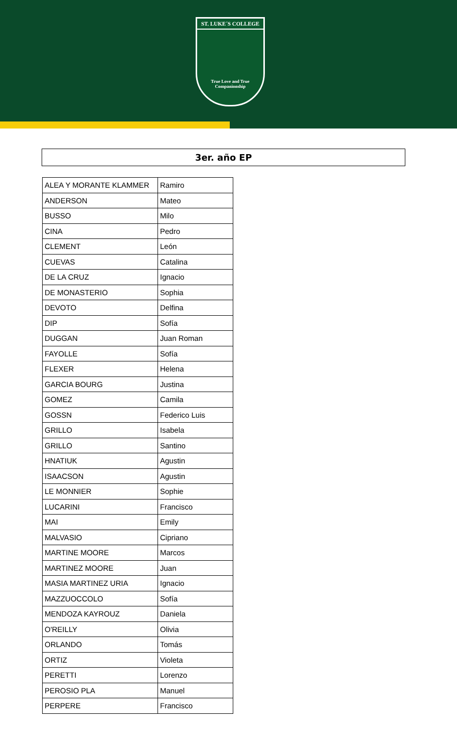ST. LUKE´S COLLEGE
True Love and True
Companionship
3er. año EP
| ALEA Y MORANTE KLAMMER | Ramiro |
| ANDERSON | Mateo |
| BUSSO | Milo |
| CINA | Pedro |
| CLEMENT | León |
| CUEVAS | Catalina |
| DE LA CRUZ | Ignacio |
| DE MONASTERIO | Sophia |
| DEVOTO | Delfina |
| DIP | Sofía |
| DUGGAN | Juan Roman |
| FAYOLLE | Sofía |
| FLEXER | Helena |
| GARCIA BOURG | Justina |
| GOMEZ | Camila |
| GOSSN | Federico Luis |
| GRILLO | Isabela |
| GRILLO | Santino |
| HNATIUK | Agustin |
| ISAACSON | Agustin |
| LE MONNIER | Sophie |
| LUCARINI | Francisco |
| MAI | Emily |
| MALVASIO | Cipriano |
| MARTINE MOORE | Marcos |
| MARTINEZ MOORE | Juan |
| MASIA MARTINEZ URIA | Ignacio |
| MAZZUOCCOLO | Sofía |
| MENDOZA KAYROUZ | Daniela |
| O'REILLY | Olivia |
| ORLANDO | Tomás |
| ORTIZ | Violeta |
| PERETTI | Lorenzo |
| PEROSIO PLA | Manuel |
| PERPERE | Francisco |